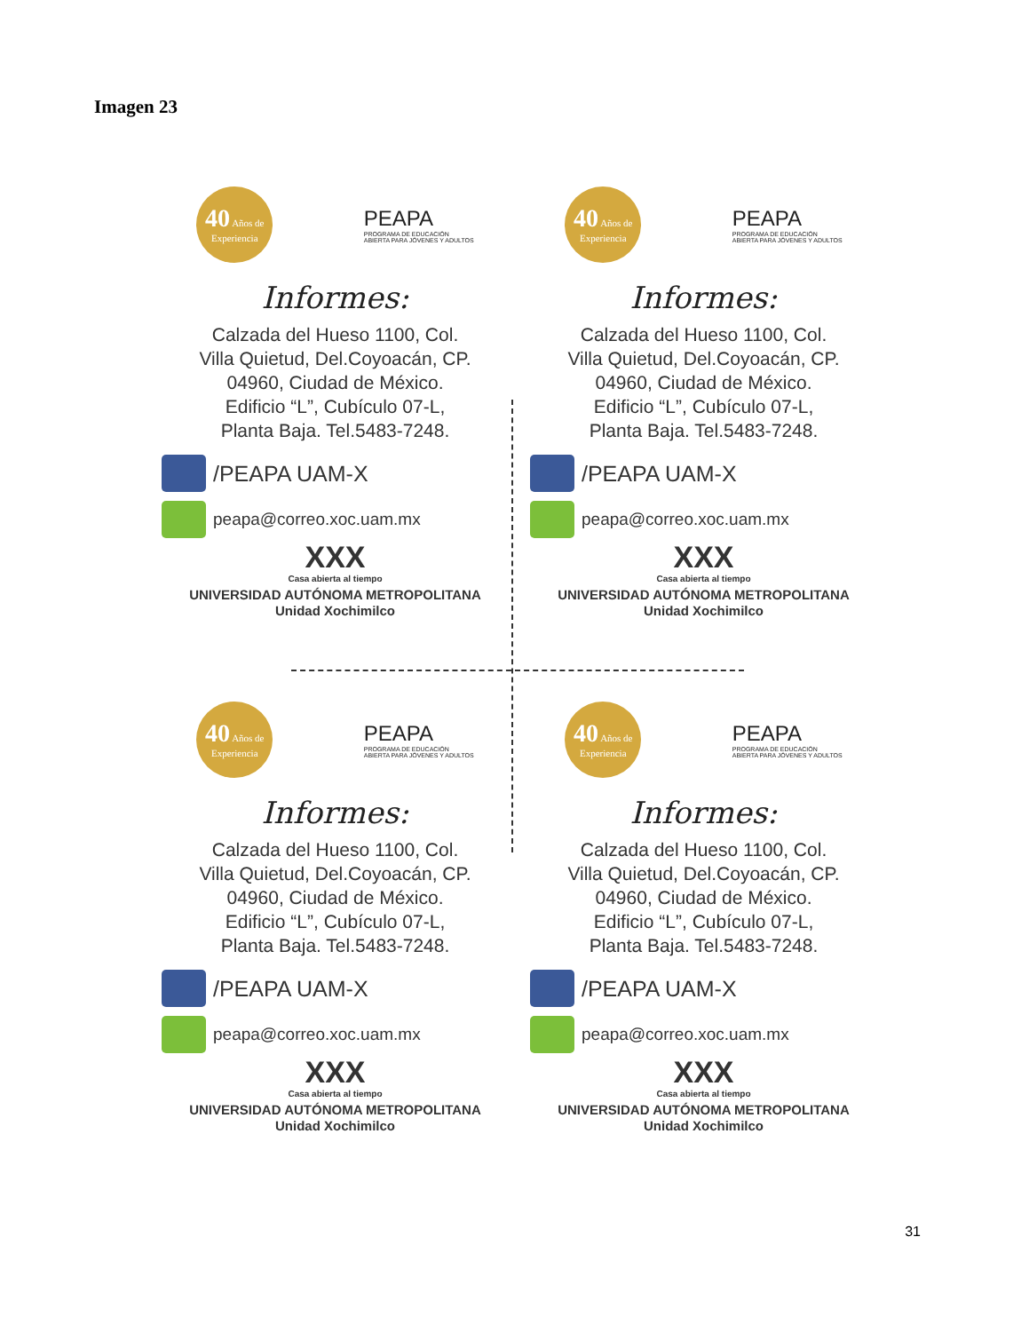Imagen 23
40 Años de
Experiencia
PEAPA
PROGRAMA DE EDUCACIÓN
ABIERTA PARA JÓVENES Y ADULTOS
Informes:
Calzada del Hueso 1100, Col.
Villa Quietud, Del.Coyoacán, CP.
04960, Ciudad de México.
Edificio “L”, Cubículo 07-L,
Planta Baja. Tel.5483-7248.
/PEAPA UAM-X
peapa@correo.xoc.uam.mx
XXX
Casa abierta al tiempo
UNIVERSIDAD AUTÓNOMA METROPOLITANA
Unidad Xochimilco
40 Años de
Experiencia
PEAPA
PROGRAMA DE EDUCACIÓN
ABIERTA PARA JÓVENES Y ADULTOS
Informes:
Calzada del Hueso 1100, Col.
Villa Quietud, Del.Coyoacán, CP.
04960, Ciudad de México.
Edificio “L”, Cubículo 07-L,
Planta Baja. Tel.5483-7248.
/PEAPA UAM-X
peapa@correo.xoc.uam.mx
XXX
Casa abierta al tiempo
UNIVERSIDAD AUTÓNOMA METROPOLITANA
Unidad Xochimilco
40 Años de
Experiencia
PEAPA
PROGRAMA DE EDUCACIÓN
ABIERTA PARA JÓVENES Y ADULTOS
Informes:
Calzada del Hueso 1100, Col.
Villa Quietud, Del.Coyoacán, CP.
04960, Ciudad de México.
Edificio “L”, Cubículo 07-L,
Planta Baja. Tel.5483-7248.
/PEAPA UAM-X
peapa@correo.xoc.uam.mx
XXX
Casa abierta al tiempo
UNIVERSIDAD AUTÓNOMA METROPOLITANA
Unidad Xochimilco
40 Años de
Experiencia
PEAPA
PROGRAMA DE EDUCACIÓN
ABIERTA PARA JÓVENES Y ADULTOS
Informes:
Calzada del Hueso 1100, Col.
Villa Quietud, Del.Coyoacán, CP.
04960, Ciudad de México.
Edificio “L”, Cubículo 07-L,
Planta Baja. Tel.5483-7248.
/PEAPA UAM-X
peapa@correo.xoc.uam.mx
XXX
Casa abierta al tiempo
UNIVERSIDAD AUTÓNOMA METROPOLITANA
Unidad Xochimilco
31